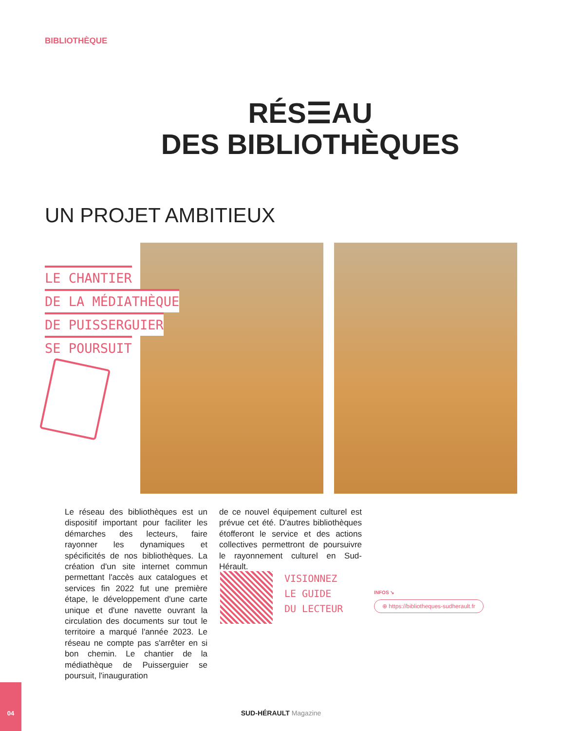BIBLIOTHÈQUE
RÉS☰AU
DES BIBLIOTHÈQUES
UN PROJET AMBITIEUX
LE CHANTIER
DE LA MÉDIATHÈQUE
DE PUISSERGUIER
SE POURSUIT
Le réseau des bibliothèques est un dispositif important pour faciliter les démarches des lecteurs, faire rayonner les dynamiques et spécificités de nos bibliothèques. La création d'un site internet commun permettant l'accès aux catalogues et services fin 2022 fut une première étape, le développement d'une carte unique et d'une navette ouvrant la circulation des documents sur tout le territoire a marqué l'année 2023. Le réseau ne compte pas s'arrêter en si bon chemin. Le chantier de la médiathèque de Puisserguier se poursuit, l'inauguration
de ce nouvel équipement culturel est prévue cet été. D'autres bibliothèques étofferont le service et des actions collectives permettront de poursuivre le rayonnement culturel en Sud-Hérault.
VISIONNEZ
LE GUIDE
DU LECTEUR
INFOS ↘
⊕ https://bibliotheques-sudherault.fr
04
SUD-HÉRAULT Magazine